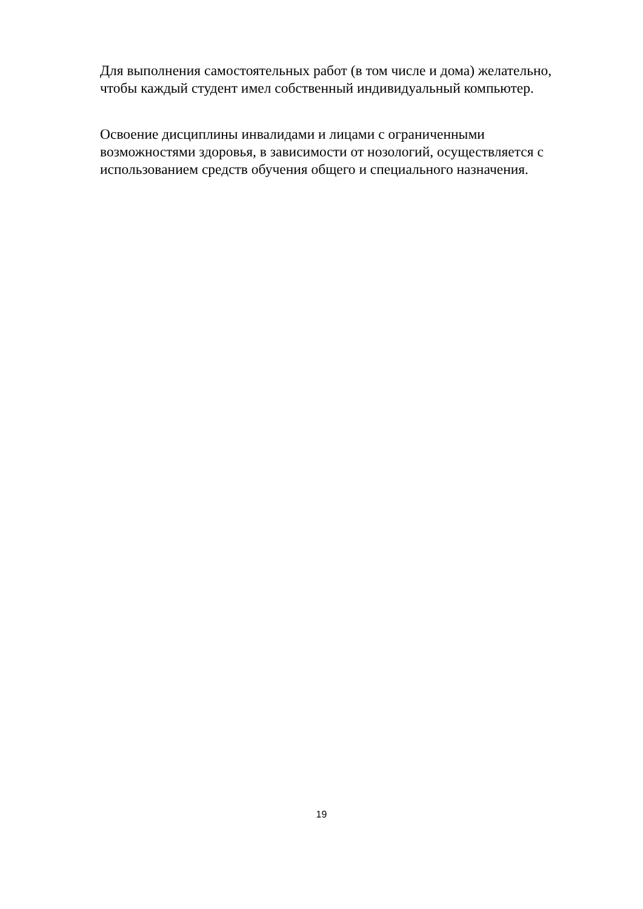Для выполнения самостоятельных работ (в том числе и дома) желательно,
чтобы каждый студент имел собственный индивидуальный компьютер.
Освоение дисциплины инвалидами и лицами с ограниченными
возможностями здоровья, в зависимости от нозологий, осуществляется с
использованием средств обучения общего и специального назначения.
19